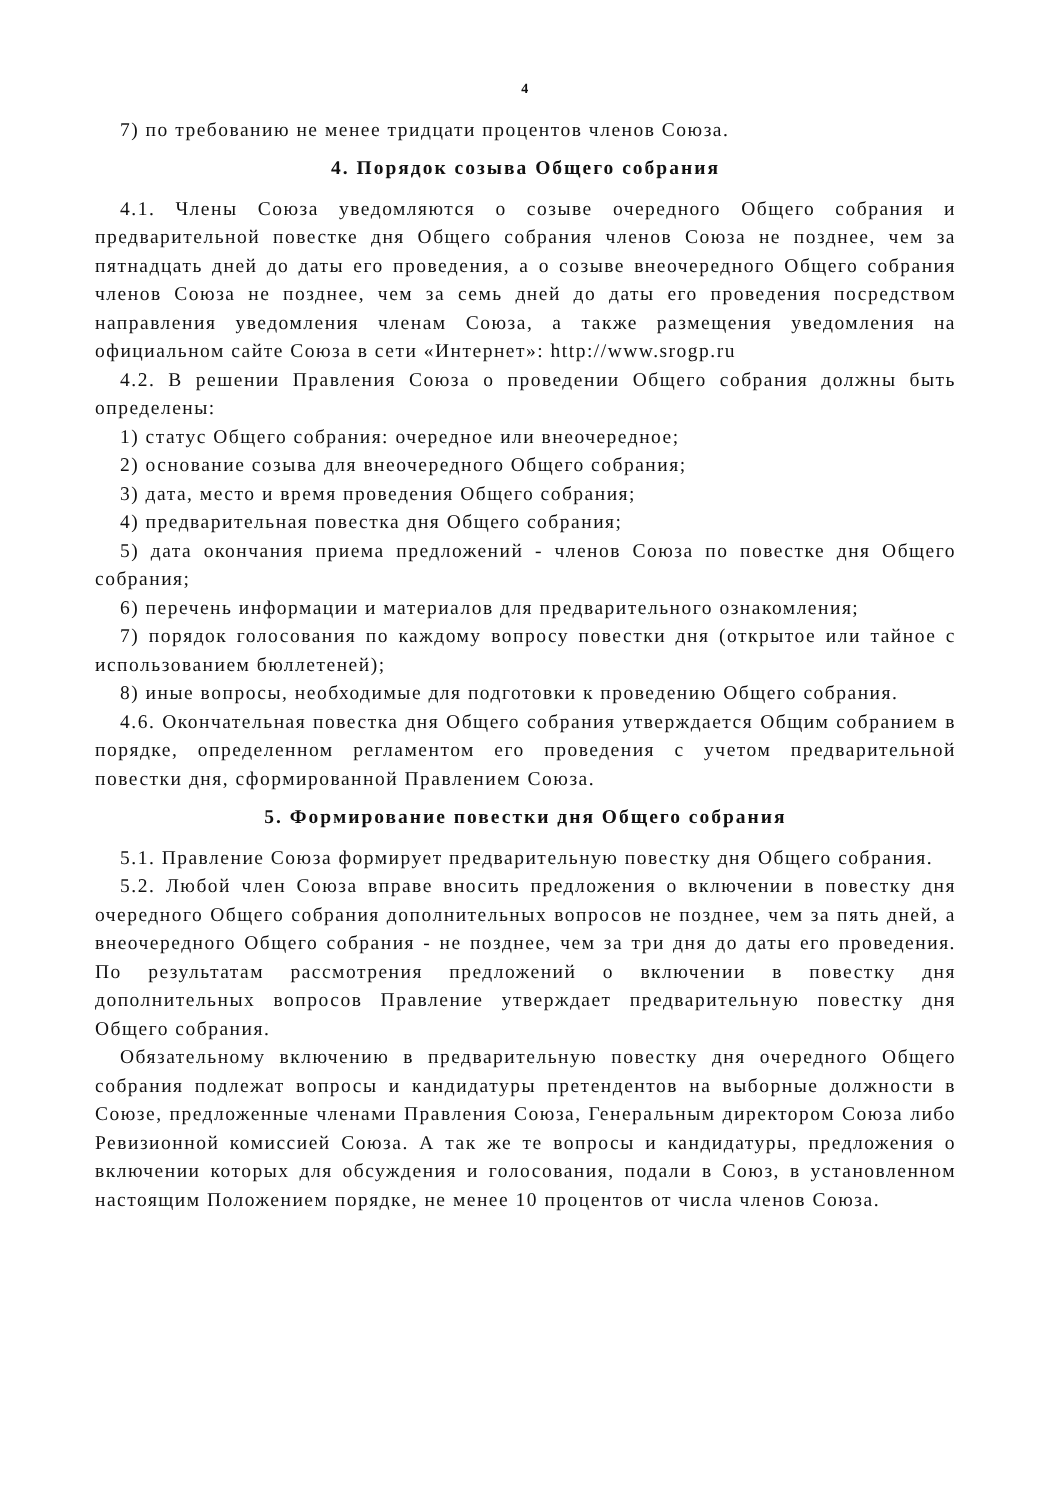4
7) по требованию не менее тридцати процентов членов Союза.
4. Порядок созыва Общего собрания
4.1. Члены Союза уведомляются о созыве очередного Общего собрания и предварительной повестке дня Общего собрания членов Союза не позднее, чем за пятнадцать дней до даты его проведения, а о созыве внеочередного Общего собрания членов Союза не позднее, чем за семь дней до даты его проведения посредством направления уведомления членам Союза, а также размещения уведомления на официальном сайте Союза в сети «Интернет»: http://www.srogp.ru
4.2. В решении Правления Союза о проведении Общего собрания должны быть определены:
1) статус Общего собрания: очередное или внеочередное;
2) основание созыва для внеочередного Общего собрания;
3) дата, место и время проведения Общего собрания;
4) предварительная повестка дня Общего собрания;
5) дата окончания приема предложений - членов Союза по повестке дня Общего собрания;
6) перечень информации и материалов для предварительного ознакомления;
7) порядок голосования по каждому вопросу повестки дня (открытое или тайное с использованием бюллетеней);
8) иные вопросы, необходимые для подготовки к проведению Общего собрания.
4.6. Окончательная повестка дня Общего собрания утверждается Общим собранием в порядке, определенном регламентом его проведения с учетом предварительной повестки дня, сформированной Правлением Союза.
5. Формирование повестки дня Общего собрания
5.1. Правление Союза формирует предварительную повестку дня Общего собрания.
5.2. Любой член Союза вправе вносить предложения о включении в повестку дня очередного Общего собрания дополнительных вопросов не позднее, чем за пять дней, а внеочередного Общего собрания - не позднее, чем за три дня до даты его проведения. По результатам рассмотрения предложений о включении в повестку дня дополнительных вопросов Правление утверждает предварительную повестку дня Общего собрания.
Обязательному включению в предварительную повестку дня очередного Общего собрания подлежат вопросы и кандидатуры претендентов на выборные должности в Союзе, предложенные членами Правления Союза, Генеральным директором Союза либо Ревизионной комиссией Союза. А так же те вопросы и кандидатуры, предложения о включении которых для обсуждения и голосования, подали в Союз, в установленном настоящим Положением порядке, не менее 10 процентов от числа членов Союза.